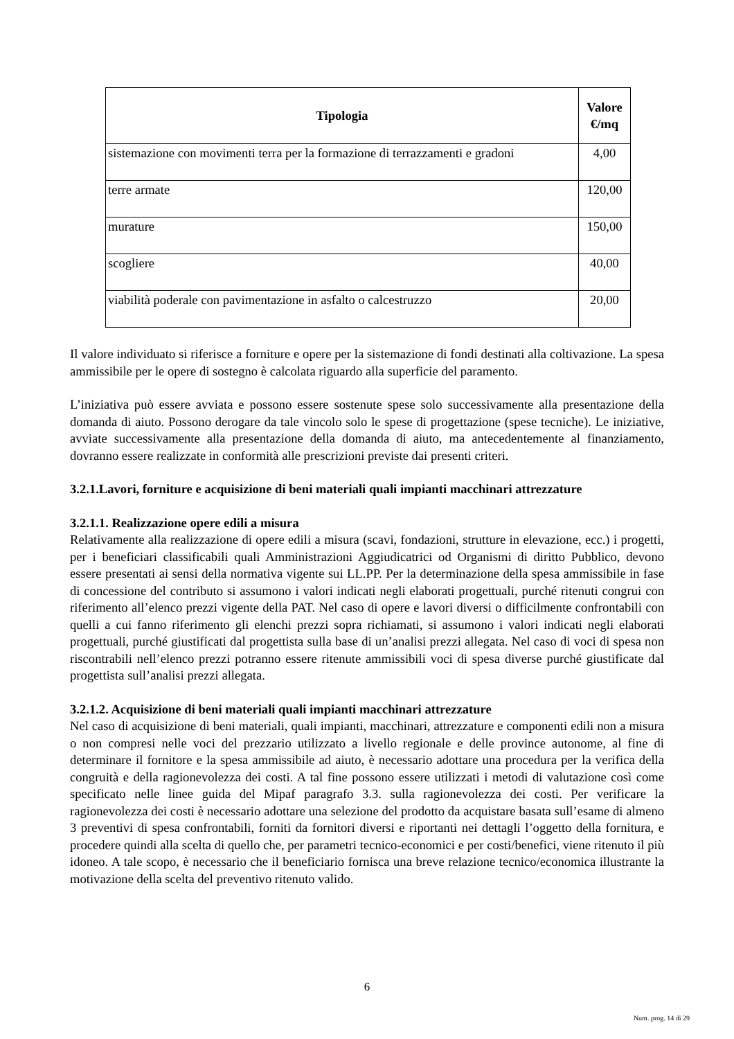| Tipologia | Valore €/mq |
| --- | --- |
| sistemazione con movimenti terra per la formazione di terrazzamenti e gradoni | 4,00 |
| terre armate | 120,00 |
| murature | 150,00 |
| scogliere | 40,00 |
| viabilità poderale con pavimentazione in asfalto o calcestruzzo | 20,00 |
Il valore individuato si riferisce a forniture e opere per la sistemazione di fondi destinati alla coltivazione. La spesa ammissibile per le opere di sostegno è calcolata riguardo alla superficie del paramento.
L’iniziativa può essere avviata e possono essere sostenute spese solo successivamente alla presentazione della domanda di aiuto. Possono derogare da tale vincolo solo le spese di progettazione (spese tecniche). Le iniziative, avviate successivamente alla presentazione della domanda di aiuto, ma antecedentemente al finanziamento, dovranno essere realizzate in conformità alle prescrizioni previste dai presenti criteri.
3.2.1.Lavori, forniture e acquisizione di beni materiali quali impianti macchinari attrezzature
3.2.1.1. Realizzazione opere edili a misura
Relativamente alla realizzazione di opere edili a misura (scavi, fondazioni, strutture in elevazione, ecc.) i progetti, per i beneficiari classificabili quali Amministrazioni Aggiudicatrici od Organismi di diritto Pubblico, devono essere presentati ai sensi della normativa vigente sui LL.PP. Per la determinazione della spesa ammissibile in fase di concessione del contributo si assumono i valori indicati negli elaborati progettuali, purché ritenuti congrui con riferimento all’elenco prezzi vigente della PAT. Nel caso di opere e lavori diversi o difficilmente confrontabili con quelli a cui fanno riferimento gli elenchi prezzi sopra richiamati, si assumono i valori indicati negli elaborati progettuali, purché giustificati dal progettista sulla base di un’analisi prezzi allegata. Nel caso di voci di spesa non riscontrabili nell’elenco prezzi potranno essere ritenute ammissibili voci di spesa diverse purché giustificate dal progettista sull’analisi prezzi allegata.
3.2.1.2. Acquisizione di beni materiali quali impianti macchinari attrezzature
Nel caso di acquisizione di beni materiali, quali impianti, macchinari, attrezzature e componenti edili non a misura o non compresi nelle voci del prezzario utilizzato a livello regionale e delle province autonome, al fine di determinare il fornitore e la spesa ammissibile ad aiuto, è necessario adottare una procedura per la verifica della congruità e della ragionevolezza dei costi. A tal fine possono essere utilizzati i metodi di valutazione così come specificato nelle linee guida del Mipaf paragrafo 3.3. sulla ragionevolezza dei costi. Per verificare la ragionevolezza dei costi è necessario adottare una selezione del prodotto da acquistare basata sull’esame di almeno 3 preventivi di spesa confrontabili, forniti da fornitori diversi e riportanti nei dettagli l’oggetto della fornitura, e procedere quindi alla scelta di quello che, per parametri tecnico-economici e per costi/benefici, viene ritenuto il più idoneo. A tale scopo, è necessario che il beneficiario fornisca una breve relazione tecnico/economica illustrante la motivazione della scelta del preventivo ritenuto valido.
6
Num. prog. 14 di 29